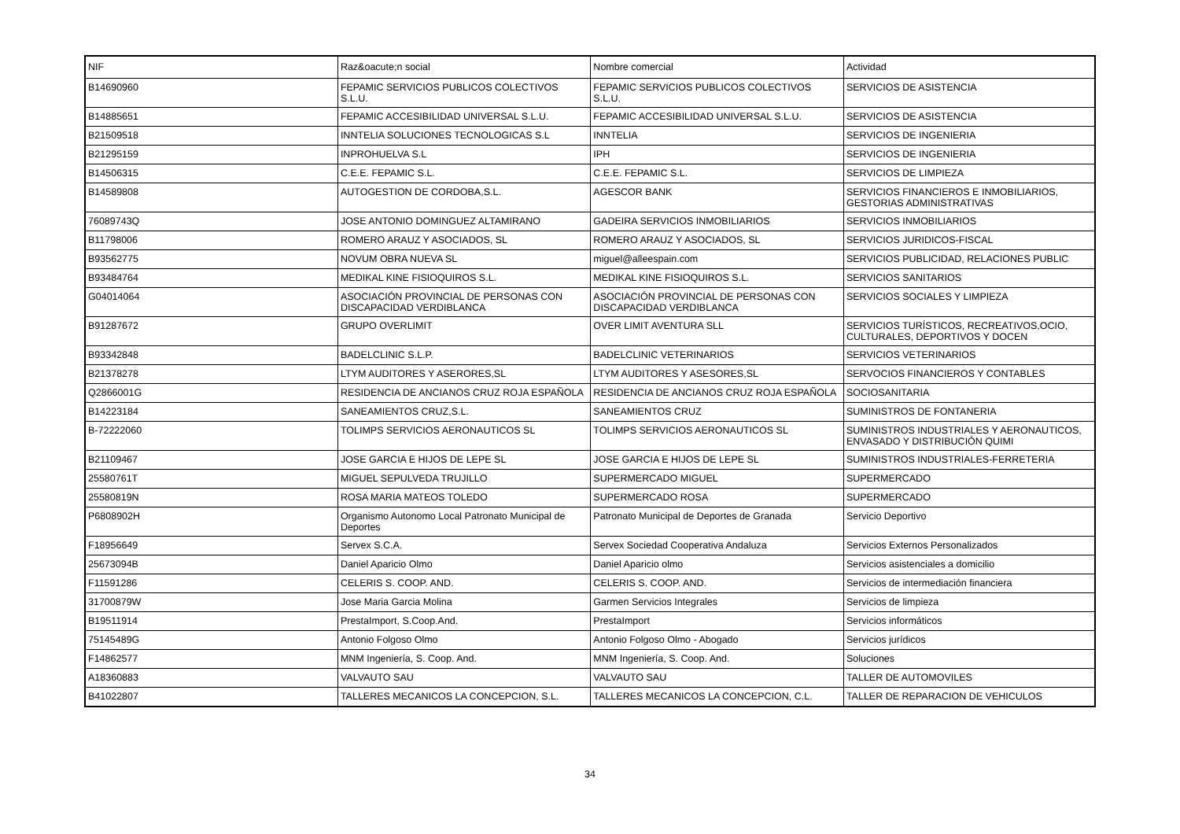| NIF | Raz&oacute;n social | Nombre comercial | Actividad |
| --- | --- | --- | --- |
| B14690960 | FEPAMIC SERVICIOS PUBLICOS COLECTIVOS S.L.U. | FEPAMIC SERVICIOS PUBLICOS COLECTIVOS S.L.U. | SERVICIOS DE ASISTENCIA |
| B14885651 | FEPAMIC ACCESIBILIDAD UNIVERSAL S.L.U. | FEPAMIC ACCESIBILIDAD UNIVERSAL S.L.U. | SERVICIOS DE ASISTENCIA |
| B21509518 | INNTELIA SOLUCIONES TECNOLOGICAS S.L | INNTELIA | SERVICIOS DE INGENIERIA |
| B21295159 | INPROHUELVA S.L | IPH | SERVICIOS DE INGENIERIA |
| B14506315 | C.E.E. FEPAMIC S.L. | C.E.E. FEPAMIC S.L. | SERVICIOS DE LIMPIEZA |
| B14589808 | AUTOGESTION DE CORDOBA,S.L. | AGESCOR BANK | SERVICIOS FINANCIEROS E INMOBILIARIOS, GESTORIAS ADMINISTRATIVAS |
| 76089743Q | JOSE ANTONIO DOMINGUEZ ALTAMIRANO | GADEIRA SERVICIOS INMOBILIARIOS | SERVICIOS INMOBILIARIOS |
| B11798006 | ROMERO ARAUZ Y ASOCIADOS, SL | ROMERO ARAUZ Y ASOCIADOS, SL | SERVICIOS JURIDICOS-FISCAL |
| B93562775 | NOVUM OBRA NUEVA SL | miguel@alleespain.com | SERVICIOS PUBLICIDAD, RELACIONES PUBLIC |
| B93484764 | MEDIKAL KINE FISIOQUIROS S.L. | MEDIKAL KINE FISIOQUIROS S.L. | SERVICIOS SANITARIOS |
| G04014064 | ASOCIACIÓN PROVINCIAL DE PERSONAS CON DISCAPACIDAD VERDIBLANCA | ASOCIACIÓN PROVINCIAL DE PERSONAS CON DISCAPACIDAD VERDIBLANCA | SERVICIOS SOCIALES Y LIMPIEZA |
| B91287672 | GRUPO OVERLIMIT | OVER LIMIT AVENTURA SLL | SERVICIOS TURÍSTICOS, RECREATIVOS,OCIO, CULTURALES, DEPORTIVOS Y DOCEN |
| B93342848 | BADELCLINIC S.L.P. | BADELCLINIC VETERINARIOS | SERVICIOS VETERINARIOS |
| B21378278 | LTYM AUDITORES Y ASERORES,SL | LTYM AUDITORES Y ASESORES,SL | SERVOCIOS FINANCIEROS Y CONTABLES |
| Q2866001G | RESIDENCIA DE ANCIANOS CRUZ ROJA ESPAÑOLA | RESIDENCIA DE ANCIANOS CRUZ ROJA ESPAÑOLA | SOCIOSANITARIA |
| B14223184 | SANEAMIENTOS CRUZ,S.L. | SANEAMIENTOS CRUZ | SUMINISTROS DE FONTANERIA |
| B-72222060 | TOLIMPS SERVICIOS AERONAUTICOS SL | TOLIMPS SERVICIOS AERONAUTICOS SL | SUMINISTROS INDUSTRIALES Y AERONAUTICOS, ENVASADO Y DISTRIBUCIÓN QUIMI |
| B21109467 | JOSE GARCIA E HIJOS DE LEPE SL | JOSE GARCIA E HIJOS DE LEPE SL | SUMINISTROS INDUSTRIALES-FERRETERIA |
| 25580761T | MIGUEL SEPULVEDA TRUJILLO | SUPERMERCADO MIGUEL | SUPERMERCADO |
| 25580819N | ROSA MARIA MATEOS TOLEDO | SUPERMERCADO ROSA | SUPERMERCADO |
| P6808902H | Organismo Autonomo Local Patronato Municipal de Deportes | Patronato Municipal de Deportes de Granada | Servicio Deportivo |
| F18956649 | Servex S.C.A. | Servex Sociedad Cooperativa Andaluza | Servicios Externos Personalizados |
| 25673094B | Daniel Aparicio Olmo | Daniel Aparicio olmo | Servicios asistenciales a domicilio |
| F11591286 | CELERIS S. COOP. AND. | CELERIS S. COOP. AND. | Servicios de intermediación financiera |
| 31700879W | Jose Maria Garcia Molina | Garmen Servicios Integrales | Servicios de limpieza |
| B19511914 | PrestaImport, S.Coop.And. | PrestaImport | Servicios informáticos |
| 75145489G | Antonio Folgoso Olmo | Antonio Folgoso Olmo - Abogado | Servicios jurídicos |
| F14862577 | MNM Ingeniería, S. Coop. And. | MNM Ingeniería, S. Coop. And. | Soluciones |
| A18360883 | VALVAUTO SAU | VALVAUTO SAU | TALLER DE AUTOMOVILES |
| B41022807 | TALLERES MECANICOS LA CONCEPCION, S.L. | TALLERES MECANICOS LA CONCEPCION, C.L. | TALLER DE REPARACION DE VEHICULOS |
34